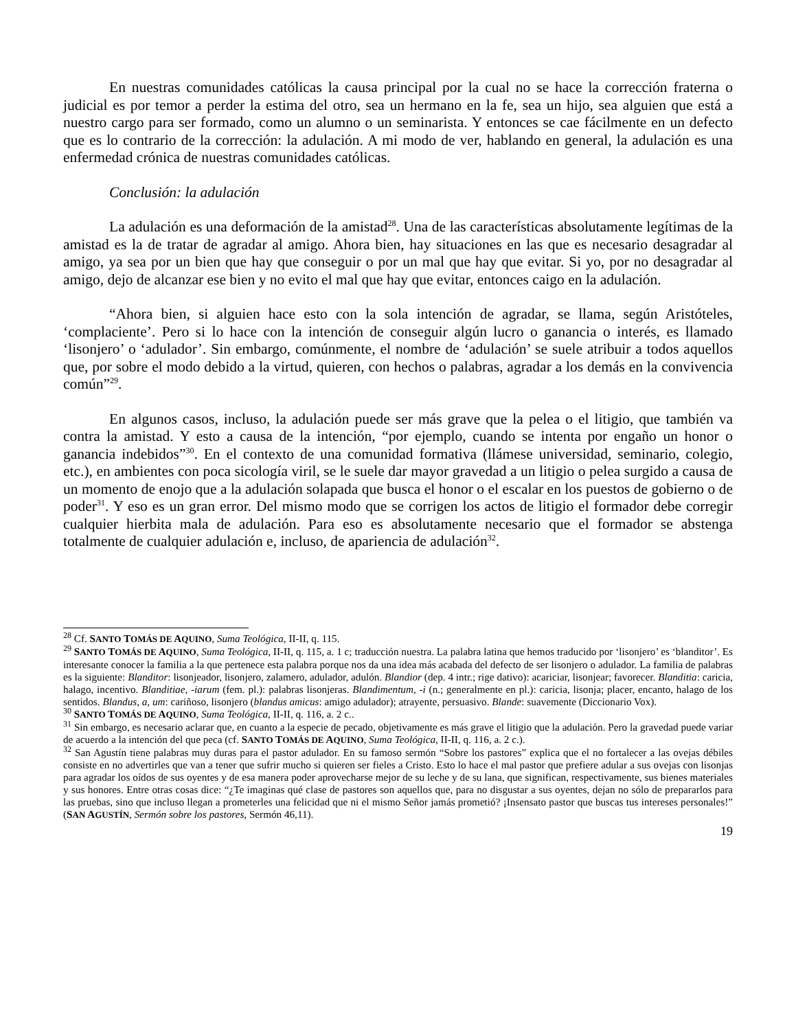En nuestras comunidades católicas la causa principal por la cual no se hace la corrección fraterna o judicial es por temor a perder la estima del otro, sea un hermano en la fe, sea un hijo, sea alguien que está a nuestro cargo para ser formado, como un alumno o un seminarista. Y entonces se cae fácilmente en un defecto que es lo contrario de la corrección: la adulación. A mi modo de ver, hablando en general, la adulación es una enfermedad crónica de nuestras comunidades católicas.
Conclusión: la adulación
La adulación es una deformación de la amistad<sup>28</sup>. Una de las características absolutamente legítimas de la amistad es la de tratar de agradar al amigo. Ahora bien, hay situaciones en las que es necesario desagradar al amigo, ya sea por un bien que hay que conseguir o por un mal que hay que evitar. Si yo, por no desagradar al amigo, dejo de alcanzar ese bien y no evito el mal que hay que evitar, entonces caigo en la adulación.
“Ahora bien, si alguien hace esto con la sola intención de agradar, se llama, según Aristóteles, ‘complaciente’. Pero si lo hace con la intención de conseguir algún lucro o ganancia o interés, es llamado ‘lisonjero’ o ‘adulador’. Sin embargo, comúnmente, el nombre de ‘adulación’ se suele atribuir a todos aquellos que, por sobre el modo debido a la virtud, quieren, con hechos o palabras, agradar a los demás en la convivencia común”<sup>29</sup>.
En algunos casos, incluso, la adulación puede ser más grave que la pelea o el litigio, que también va contra la amistad. Y esto a causa de la intención, “por ejemplo, cuando se intenta por engaño un honor o ganancia indebidos”<sup>30</sup>. En el contexto de una comunidad formativa (llámese universidad, seminario, colegio, etc.), en ambientes con poca sicología viril, se le suele dar mayor gravedad a un litigio o pelea surgido a causa de un momento de enojo que a la adulación solapada que busca el honor o el escalar en los puestos de gobierno o de poder<sup>31</sup>. Y eso es un gran error. Del mismo modo que se corrigen los actos de litigio el formador debe corregir cualquier hierbita mala de adulación. Para eso es absolutamente necesario que el formador se abstenga totalmente de cualquier adulación e, incluso, de apariencia de adulación<sup>32</sup>.
<sup>28</sup> Cf. SANTO TOMÁS DE AQUINO, Suma Teológica, II-II, q. 115.
<sup>29</sup> SANTO TOMÁS DE AQUINO, Suma Teológica, II-II, q. 115, a. 1 c; traducción nuestra. La palabra latina que hemos traducido por ‘lisonjero’ es ‘blanditor’. Es interesante conocer la familia a la que pertenece esta palabra porque nos da una idea más acabada del defecto de ser lisonjero o adulador. La familia de palabras es la siguiente: Blanditor: lisonjeador, lisonjero, zalamero, adulador, adulón. Blandior (dep. 4 intr.; rige dativo): acariciar, lisonjear; favorecer. Blanditia: caricia, halago, incentivo. Blanditiae, -iarum (fem. pl.): palabras lisonjeras. Blandimentum, -i (n.; generalmente en pl.): caricia, lisonja; placer, encanto, halago de los sentidos. Blandus, a, um: cariñoso, lisonjero (blandus amicus: amigo adulador); atrayente, persuasivo. Blande: suavemente (Diccionario Vox).
<sup>30</sup> SANTO TOMÁS DE AQUINO, Suma Teológica, II-II, q. 116, a. 2 c..
<sup>31</sup> Sin embargo, es necesario aclarar que, en cuanto a la especie de pecado, objetivamente es más grave el litigio que la adulación. Pero la gravedad puede variar de acuerdo a la intención del que peca (cf. SANTO TOMÁS DE AQUINO, Suma Teológica, II-II, q. 116, a. 2 c.).
<sup>32</sup> San Agustín tiene palabras muy duras para el pastor adulador. En su famoso sermón “Sobre los pastores” explica que el no fortalecer a las ovejas débiles consiste en no advertirles que van a tener que sufrir mucho si quieren ser fieles a Cristo. Esto lo hace el mal pastor que prefiere adular a sus ovejas con lisonjas para agradar los oídos de sus oyentes y de esa manera poder aprovecharse mejor de su leche y de su lana, que significan, respectivamente, sus bienes materiales y sus honores. Entre otras cosas dice: “¿Te imaginas qué clase de pastores son aquellos que, para no disgustar a sus oyentes, dejan no sólo de prepararlos para las pruebas, sino que incluso llegan a prometerles una felicidad que ni el mismo Señor jamás prometió? ¡Insensato pastor que buscas tus intereses personales!” (SAN AGUSTÍN, Sermón sobre los pastores, Sermón 46,11).
19